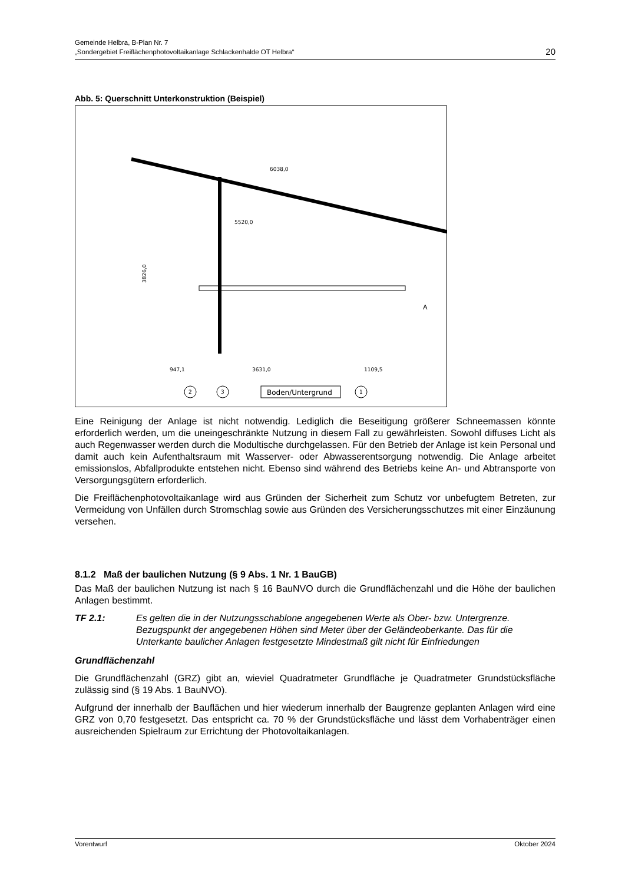Gemeinde Helbra, B-Plan Nr. 7
„Sondergebiet Freiflächenphotovoltaikanlage Schlackenhalde OT Helbra“
20
Abb. 5: Querschnitt Unterkonstruktion (Beispiel)
947,1
3631,0
1109,5
5520,0
6038,0
3826,0
2
3
Boden/Untergrund
1
A
Eine Reinigung der Anlage ist nicht notwendig. Lediglich die Beseitigung größerer Schneemassen könnte erforderlich werden, um die uneingeschränkte Nutzung in diesem Fall zu gewährleisten. Sowohl diffuses Licht als auch Regenwasser werden durch die Modultische durchgelassen. Für den Betrieb der Anlage ist kein Personal und damit auch kein Aufenthaltsraum mit Wasserver- oder Abwasserentsorgung notwendig. Die Anlage arbeitet emissionslos, Abfallprodukte entstehen nicht. Ebenso sind während des Betriebs keine An- und Abtransporte von Versorgungsgütern erforderlich.
Die Freiflächenphotovoltaikanlage wird aus Gründen der Sicherheit zum Schutz vor unbefugtem Betreten, zur Vermeidung von Unfällen durch Stromschlag sowie aus Gründen des Versicherungsschutzes mit einer Einzäunung versehen.
8.1.2 Maß der baulichen Nutzung (§ 9 Abs. 1 Nr. 1 BauGB)
Das Maß der baulichen Nutzung ist nach § 16 BauNVO durch die Grundflächenzahl und die Höhe der baulichen Anlagen bestimmt.
TF 2.1: Es gelten die in der Nutzungsschablone angegebenen Werte als Ober- bzw. Untergrenze. Bezugspunkt der angegebenen Höhen sind Meter über der Geländeoberkante. Das für die Unterkante baulicher Anlagen festgesetzte Mindestmaß gilt nicht für Einfriedungen
Grundflächenzahl
Die Grundflächenzahl (GRZ) gibt an, wieviel Quadratmeter Grundfläche je Quadratmeter Grundstücksfläche zulässig sind (§ 19 Abs. 1 BauNVO).
Aufgrund der innerhalb der Bauflächen und hier wiederum innerhalb der Baugrenze geplanten Anlagen wird eine GRZ von 0,70 festgesetzt. Das entspricht ca. 70 % der Grundstücksfläche und lässt dem Vorhabenträger einen ausreichenden Spielraum zur Errichtung der Photovoltaikanlagen.
Vorentwurf Oktober 2024